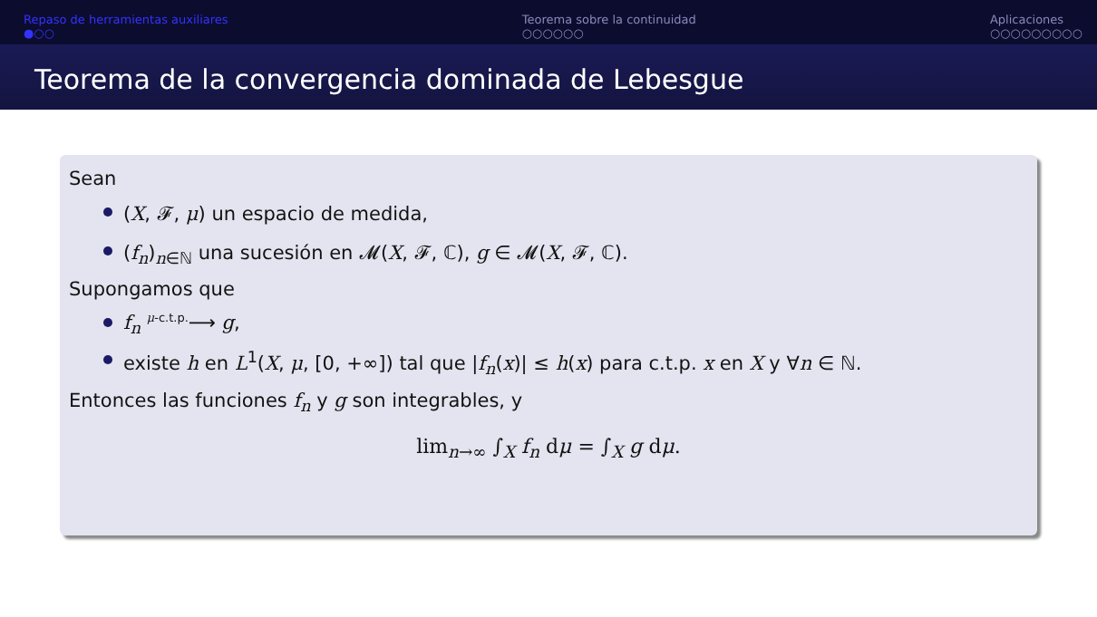Repaso de herramientas auxiliares
●○○
Teorema sobre la continuidad
○○○○○○
Aplicaciones
○○○○○○○○○
Teorema de la convergencia dominada de Lebesgue
Sean
(X, 𝓕, μ) un espacio de medida,
(f<sub>n</sub>)<sub>n∈ℕ</sub> una sucesión en 𝓜(X, 𝓕, ℂ), g ∈ 𝓜(X, 𝓕, ℂ).
Supongamos que
f<sub>n</sub> <sup>μ-c.t.p.</sup>⟶ g,
existe h en L<sup>1</sup>(X, μ, [0, +∞]) tal que |f<sub>n</sub>(x)| ≤ h(x) para c.t.p. x en X y ∀n ∈ ℕ.
Entonces las funciones f<sub>n</sub> y g son integrables, y
lim<sub>n→∞</sub> ∫<sub>X</sub> f<sub>n</sub> dμ = ∫<sub>X</sub> g dμ.